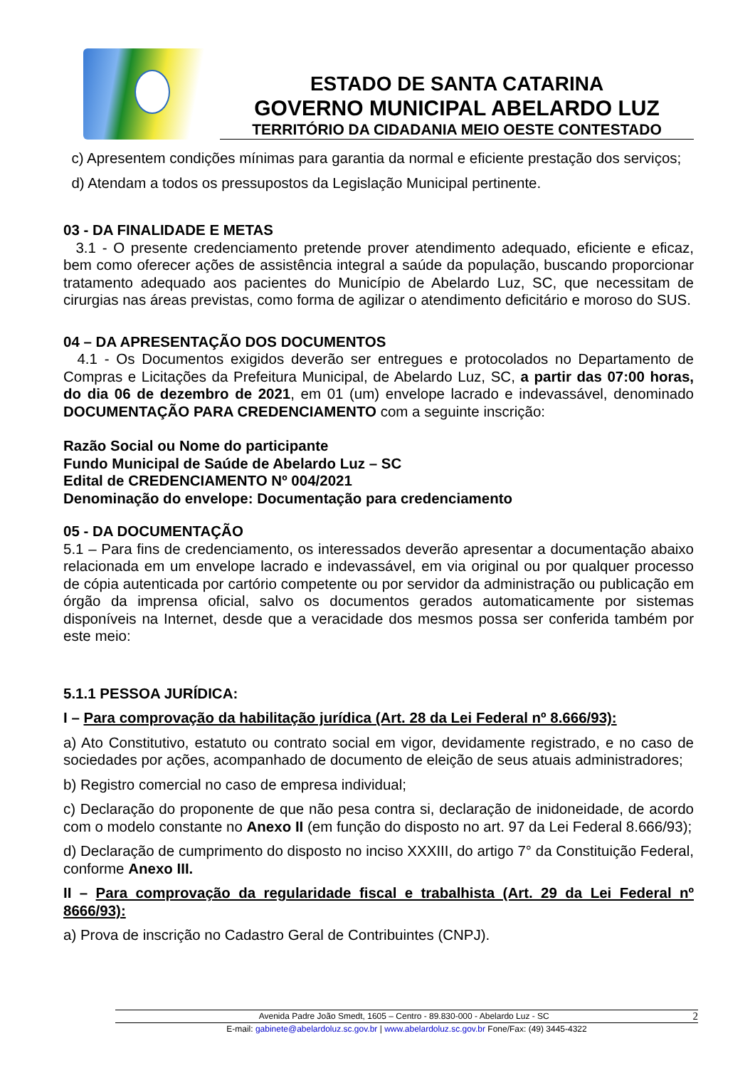ESTADO DE SANTA CATARINA
GOVERNO MUNICIPAL ABELARDO LUZ
TERRITÓRIO DA CIDADANIA MEIO OESTE CONTESTADO
c) Apresentem condições mínimas para garantia da normal e eficiente prestação dos serviços;
d) Atendam a todos os pressupostos da Legislação Municipal pertinente.
03 - DA FINALIDADE E METAS
3.1 - O presente credenciamento pretende prover atendimento adequado, eficiente e eficaz, bem como oferecer ações de assistência integral a saúde da população, buscando proporcionar tratamento adequado aos pacientes do Município de Abelardo Luz, SC, que necessitam de cirurgias nas áreas previstas, como forma de agilizar o atendimento deficitário e moroso do SUS.
04 – DA APRESENTAÇÃO DOS DOCUMENTOS
4.1 - Os Documentos exigidos deverão ser entregues e protocolados no Departamento de Compras e Licitações da Prefeitura Municipal, de Abelardo Luz, SC, a partir das 07:00 horas, do dia 06 de dezembro de 2021, em 01 (um) envelope lacrado e indevassável, denominado DOCUMENTAÇÃO PARA CREDENCIAMENTO com a seguinte inscrição:
Razão Social ou Nome do participante
Fundo Municipal de Saúde de Abelardo Luz – SC
Edital de CREDENCIAMENTO Nº 004/2021
Denominação do envelope: Documentação para credenciamento
05 - DA DOCUMENTAÇÃO
5.1 – Para fins de credenciamento, os interessados deverão apresentar a documentação abaixo relacionada em um envelope lacrado e indevassável, em via original ou por qualquer processo de cópia autenticada por cartório competente ou por servidor da administração ou publicação em órgão da imprensa oficial, salvo os documentos gerados automaticamente por sistemas disponíveis na Internet, desde que a veracidade dos mesmos possa ser conferida também por este meio:
5.1.1 PESSOA JURÍDICA:
I – Para comprovação da habilitação jurídica (Art. 28 da Lei Federal nº 8.666/93):
a) Ato Constitutivo, estatuto ou contrato social em vigor, devidamente registrado, e no caso de sociedades por ações, acompanhado de documento de eleição de seus atuais administradores;
b) Registro comercial no caso de empresa individual;
c) Declaração do proponente de que não pesa contra si, declaração de inidoneidade, de acordo com o modelo constante no Anexo II (em função do disposto no art. 97 da Lei Federal 8.666/93);
d) Declaração de cumprimento do disposto no inciso XXXIII, do artigo 7° da Constituição Federal, conforme Anexo III.
II – Para comprovação da regularidade fiscal e trabalhista (Art. 29 da Lei Federal nº 8666/93):
a) Prova de inscrição no Cadastro Geral de Contribuintes (CNPJ).
Avenida Padre João Smedt, 1605 – Centro - 89.830-000 - Abelardo Luz - SC 2
E-mail: gabinete@abelardoluz.sc.gov.br | www.abelardoluz.sc.gov.br Fone/Fax: (49) 3445-4322